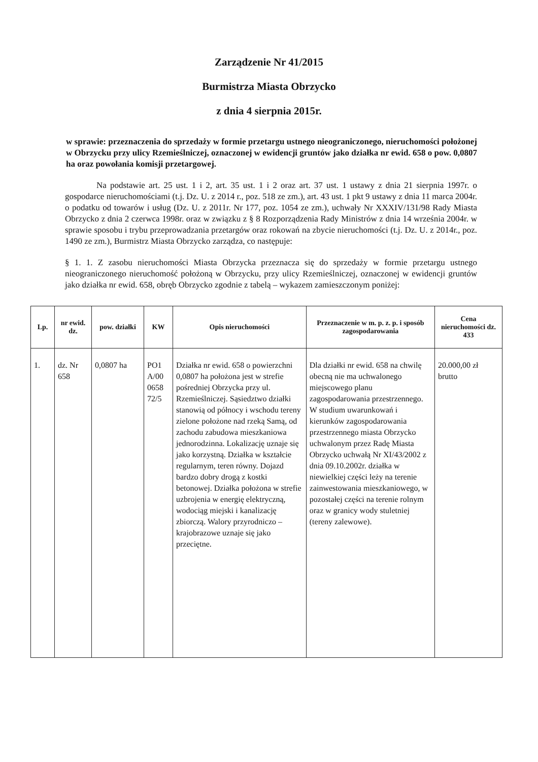Zarządzenie Nr 41/2015
Burmistrza Miasta Obrzycko
z dnia 4 sierpnia 2015r.
w sprawie: przeznaczenia do sprzedaży w formie przetargu ustnego nieograniczonego, nieruchomości położonej w Obrzycku przy ulicy Rzemieślniczej, oznaczonej w ewidencji gruntów jako działka nr ewid. 658 o pow. 0,0807 ha oraz powołania komisji przetargowej.
Na podstawie art. 25 ust. 1 i 2, art. 35 ust. 1 i 2 oraz art. 37 ust. 1 ustawy z dnia 21 sierpnia 1997r. o gospodarce nieruchomościami (t.j. Dz. U. z 2014 r., poz. 518 ze zm.), art. 43 ust. 1 pkt 9 ustawy z dnia 11 marca 2004r. o podatku od towarów i usług (Dz. U. z 2011r. Nr 177, poz. 1054 ze zm.), uchwały Nr XXXIV/131/98 Rady Miasta Obrzycko z dnia 2 czerwca 1998r. oraz w związku z § 8 Rozporządzenia Rady Ministrów z dnia 14 września 2004r. w sprawie sposobu i trybu przeprowadzania przetargów oraz rokowań na zbycie nieruchomości (t.j. Dz. U. z 2014r., poz. 1490 ze zm.), Burmistrz Miasta Obrzycko zarządza, co następuje:
§ 1. 1. Z zasobu nieruchomości Miasta Obrzycka przeznacza się do sprzedaży w formie przetargu ustnego nieograniczonego nieruchomość położoną w Obrzycku, przy ulicy Rzemieślniczej, oznaczonej w ewidencji gruntów jako działka nr ewid. 658, obręb Obrzycko zgodnie z tabelą – wykazem zamieszczonym poniżej:
| Lp. | nr ewid. dz. | pow. działki | KW | Opis nieruchomości | Przeznaczenie w m. p. z. p. i sposób zagospodarowania | Cena nieruchomości dz. 433 |
| --- | --- | --- | --- | --- | --- | --- |
| 1. | dz. Nr 658 | 0,0807 ha | PO1 A/00 0658 72/5 | Działka nr ewid. 658 o powierzchni 0,0807 ha położona jest w strefie pośredniej Obrzycka przy ul. Rzemieślniczej. Sąsiedztwo działki stanowią od północy i wschodu tereny zielone położone nad rzeką Samą, od zachodu zabudowa mieszkaniowa jednorodzinna. Lokalizację uznaje się jako korzystną. Działka w kształcie regularnym, teren równy. Dojazd bardzo dobry drogą z kostki betonowej. Działka położona w strefie uzbrojenia w energię elektryczną, wodociąg miejski i kanalizację zbiorczą. Walory przyrodniczo – krajobrazowe uznaje się jako przeciętne. | Dla działki nr ewid. 658 na chwilę obecną nie ma uchwalonego miejscowego planu zagospodarowania przestrzennego. W studium uwarunkowań i kierunków zagospodarowania przestrzennego miasta Obrzycko uchwalonym przez Radę Miasta Obrzycko uchwałą Nr XI/43/2002 z dnia 09.10.2002r. działka w niewielkiej części leży na terenie zainwestowania mieszkaniowego, w pozostałej części na terenie rolnym oraz w granicy wody stuletniej (tereny zalewowe). | 20.000,00 zł brutto |